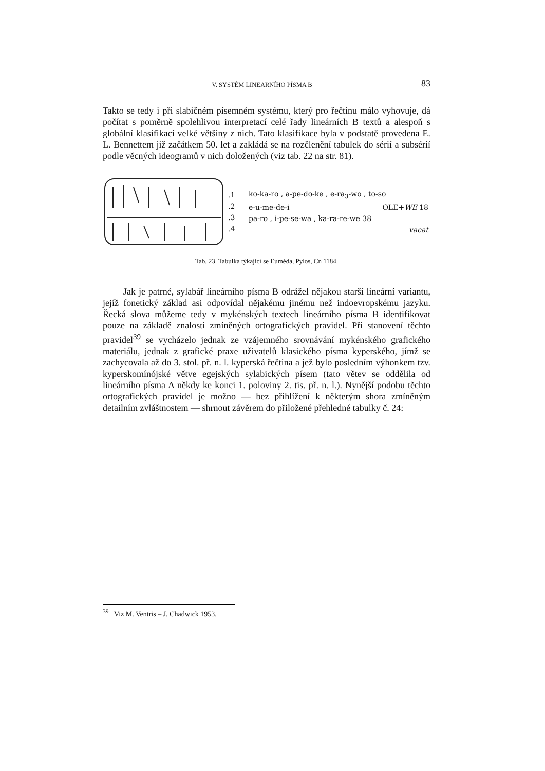V. SYSTÉM LINEARNÍHO PÍSMA B 83
Takto se tedy i při slabičném písemném systému, který pro řečtinu málo vyhovuje, dá počítat s poměrně spolehlivou interpretací celé řady lineárních B textů a alespoň s globální klasifikací velké většiny z nich. Tato klasifikace byla v podstatě provedena E. L. Bennettem již začátkem 50. let a zakládá se na rozčlenění tabulek do sérií a subsérií podle věcných ideogramů v nich doložených (viz tab. 22 na str. 81).
.1
.2
.3
.4
ko-ka-ro , a-pe-do-ke , e-ra<sub>3</sub>-wo , to-so
e-u-me-de-i OLE+WE 18
pa-ro , i-pe-se-wa , ka-ra-re-we 38
vacat
Tab. 23. Tabulka týkající se Euméda, Pylos, Cn 1184.
Jak je patrné, sylabář lineárního písma B odrážel nějakou starší lineární variantu, jejíž fonetický základ asi odpovídal nějakému jinému než indoevropskému jazyku. Řecká slova můžeme tedy v mykénských textech lineárního písma B identifikovat pouze na základě znalosti zmíněných ortografických pravidel. Při stanovení těchto pravidel<sup>39</sup> se vycházelo jednak ze vzájemného srovnávání mykénského grafického materiálu, jednak z grafické praxe uživatelů klasického písma kyperského, jímž se zachycovala až do 3. stol. př. n. l. kyperská řečtina a jež bylo posledním výhonkem tzv. kyperskomínójské větve egejských sylabických písem (tato větev se oddělila od lineárního písma A někdy ke konci 1. poloviny 2. tis. př. n. l.). Nynější podobu těchto ortografických pravidel je možno — bez přihlížení k některým shora zmíněným detailním zvláštnostem — shrnout závěrem do přiložené přehledné tabulky č. 24:
<sup>39</sup> Viz M. Ventris – J. Chadwick 1953.